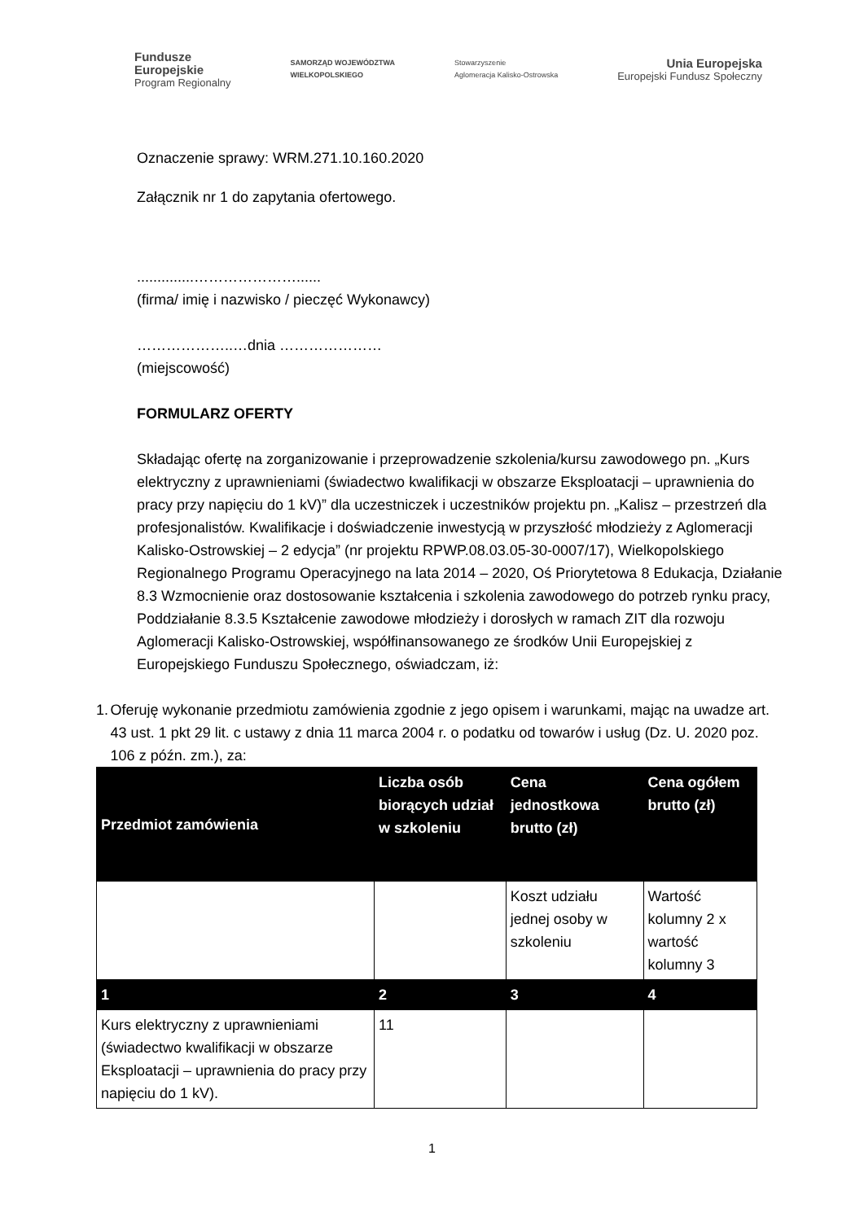Fundusze
Europejskie
Program Regionalny
SAMORZĄD WOJEWÓDZTWA
WIELKOPOLSKIEGO
Stowarzyszenie
Aglomeracja Kalisko-Ostrowska
Unia Europejska
Europejski Fundusz Społeczny
Oznaczenie sprawy: WRM.271.10.160.2020
Załącznik nr 1 do zapytania ofertowego.
..............…………………......
(firma/ imię i nazwisko / pieczęć Wykonawcy)
………………..…dnia …………………
(miejscowość)
FORMULARZ OFERTY
Składając ofertę na zorganizowanie i przeprowadzenie szkolenia/kursu zawodowego pn. „Kurs elektryczny z uprawnieniami (świadectwo kwalifikacji w obszarze Eksploatacji – uprawnienia do pracy przy napięciu do 1 kV)” dla uczestniczek i uczestników projektu pn. „Kalisz – przestrzeń dla profesjonalistów. Kwalifikacje i doświadczenie inwestycją w przyszłość młodzieży z Aglomeracji Kalisko-Ostrowskiej – 2 edycja” (nr projektu RPWP.08.03.05-30-0007/17), Wielkopolskiego Regionalnego Programu Operacyjnego na lata 2014 – 2020, Oś Priorytetowa 8 Edukacja, Działanie 8.3 Wzmocnienie oraz dostosowanie kształcenia i szkolenia zawodowego do potrzeb rynku pracy, Poddziałanie 8.3.5 Kształcenie zawodowe młodzieży i dorosłych w ramach ZIT dla rozwoju Aglomeracji Kalisko-Ostrowskiej, współfinansowanego ze środków Unii Europejskiej z Europejskiego Funduszu Społecznego, oświadczam, iż:
1. Oferuję wykonanie przedmiotu zamówienia zgodnie z jego opisem i warunkami, mając na uwadze art. 43 ust. 1 pkt 29 lit. c ustawy z dnia 11 marca 2004 r. o podatku od towarów i usług (Dz. U. 2020 poz. 106 z późn. zm.), za:
| Przedmiot zamówienia | Liczba osób biorących udział w szkoleniu | Cena jednostkowa brutto (zł) | Cena ogółem brutto (zł) |
| --- | --- | --- | --- |
| | | Koszt udziału jednej osoby w szkoleniu | Wartość kolumny 2 x wartość kolumny 3 |
| 1 | 2 | 3 | 4 |
| Kurs elektryczny z uprawnieniami (świadectwo kwalifikacji w obszarze Eksploatacji – uprawnienia do pracy przy napięciu do 1 kV). | 11 | | |
1